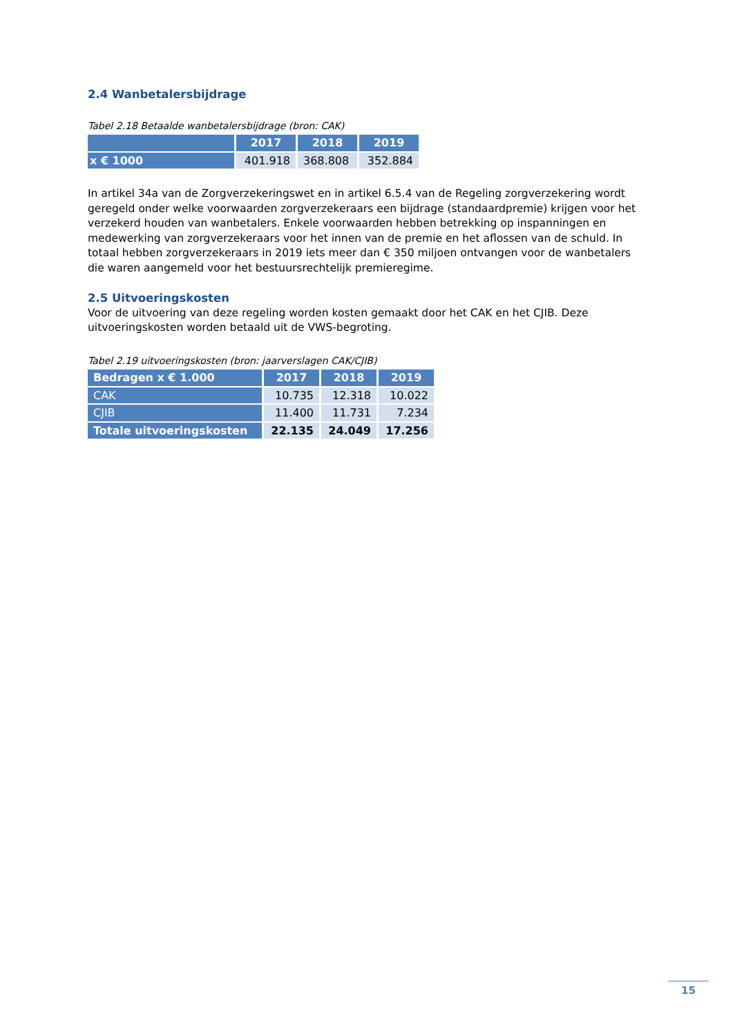2.4 Wanbetalersbijdrage
Tabel 2.18 Betaalde wanbetalersbijdrage (bron: CAK)
| | 2017 | 2018 | 2019 |
| --- | --- | --- | --- |
| x € 1000 | 401.918 | 368.808 | 352.884 |
In artikel 34a van de Zorgverzekeringswet en in artikel 6.5.4 van de Regeling zorgverzekering wordt geregeld onder welke voorwaarden zorgverzekeraars een bijdrage (standaardpremie) krijgen voor het verzekerd houden van wanbetalers. Enkele voorwaarden hebben betrekking op inspanningen en medewerking van zorgverzekeraars voor het innen van de premie en het aflossen van de schuld. In totaal hebben zorgverzekeraars in 2019 iets meer dan € 350 miljoen ontvangen voor de wanbetalers die waren aangemeld voor het bestuursrechtelijk premieregime.
2.5 Uitvoeringskosten
Voor de uitvoering van deze regeling worden kosten gemaakt door het CAK en het CJIB. Deze uitvoeringskosten worden betaald uit de VWS-begroting.
Tabel 2.19 uitvoeringskosten (bron: jaarverslagen CAK/CJIB)
| Bedragen x € 1.000 | 2017 | 2018 | 2019 |
| --- | --- | --- | --- |
| CAK | 10.735 | 12.318 | 10.022 |
| CJIB | 11.400 | 11.731 | 7.234 |
| Totale uitvoeringskosten | 22.135 | 24.049 | 17.256 |
15